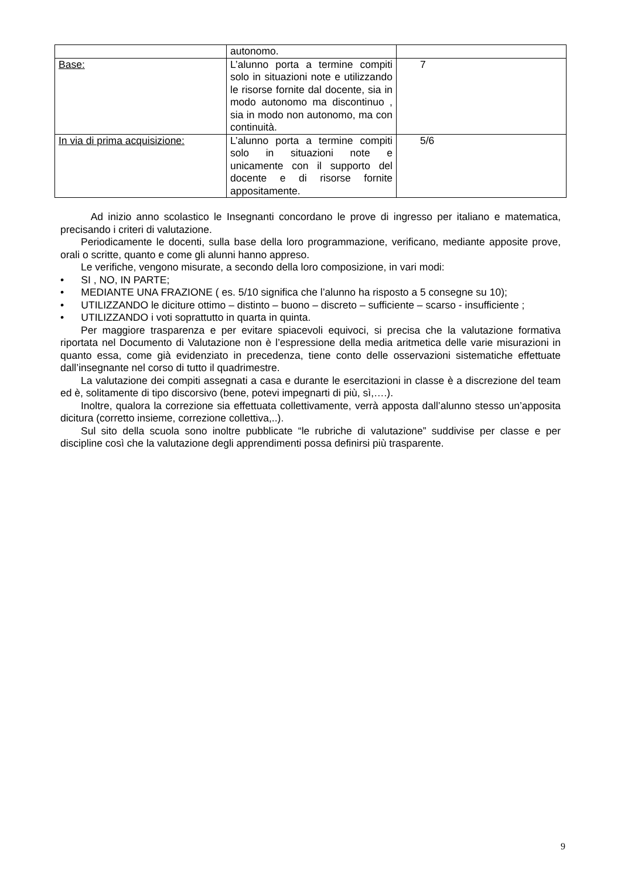| | autonomo. | |
| Base: | L’alunno porta a termine compiti solo in situazioni note e utilizzando le risorse fornite dal docente, sia in modo autonomo ma discontinuo , sia in modo non autonomo, ma con continuità. | 7 |
| In via di prima acquisizione: | L’alunno porta a termine compiti solo in situazioni note e unicamente con il supporto del docente e di risorse fornite appositamente. | 5/6 |
Ad inizio anno scolastico le Insegnanti concordano le prove di ingresso per italiano e matematica, precisando i criteri di valutazione.
Periodicamente le docenti, sulla base della loro programmazione, verificano, mediante apposite prove, orali o scritte, quanto e come gli alunni hanno appreso.
Le verifiche, vengono misurate, a secondo della loro composizione, in vari modi:
• SI , NO, IN PARTE;
• MEDIANTE UNA FRAZIONE ( es. 5/10 significa che l’alunno ha risposto a 5 consegne su 10);
• UTILIZZANDO le diciture ottimo – distinto – buono – discreto – sufficiente – scarso - insufficiente ;
• UTILIZZANDO i voti soprattutto in quarta in quinta.
Per maggiore trasparenza e per evitare spiacevoli equivoci, si precisa che la valutazione formativa riportata nel Documento di Valutazione non è l’espressione della media aritmetica delle varie misurazioni in quanto essa, come già evidenziato in precedenza, tiene conto delle osservazioni sistematiche effettuate dall’insegnante nel corso di tutto il quadrimestre.
La valutazione dei compiti assegnati a casa e durante le esercitazioni in classe è a discrezione del team ed è, solitamente di tipo discorsivo (bene, potevi impegnarti di più, sì,….).
Inoltre, qualora la correzione sia effettuata collettivamente, verrà apposta dall’alunno stesso un’apposita dicitura (corretto insieme, correzione collettiva,..).
Sul sito della scuola sono inoltre pubblicate “le rubriche di valutazione” suddivise per classe e per discipline così che la valutazione degli apprendimenti possa definirsi più trasparente.
9